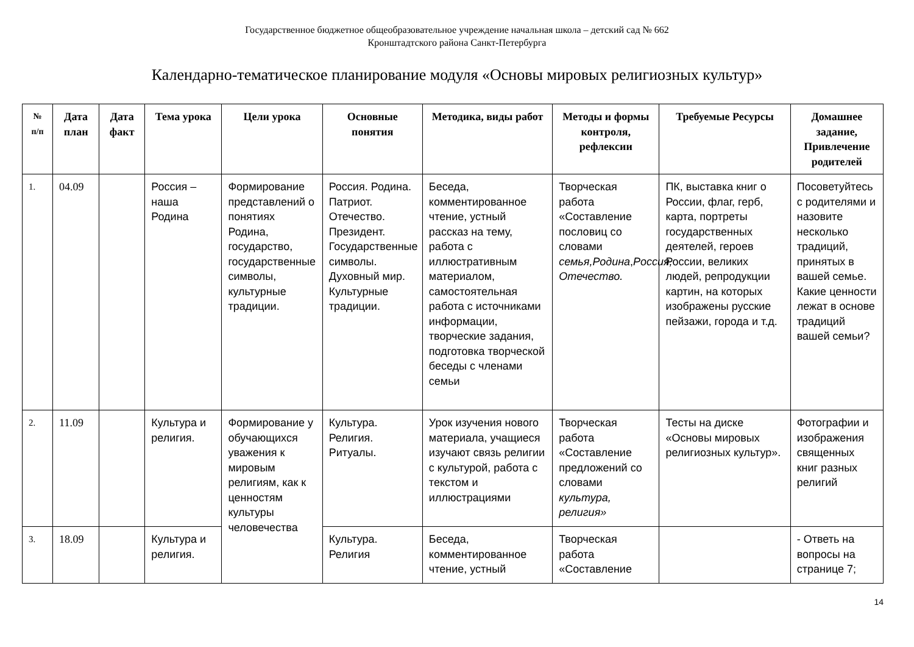Государственное бюджетное общеобразовательное учреждение начальная школа – детский сад № 662
Кронштадтского района Санкт-Петербурга
Календарно-тематическое планирование модуля «Основы мировых религиозных культур»
| № п/п | Дата план | Дата факт | Тема урока | Цели урока | Основные понятия | Методика, виды работ | Методы и формы контроля, рефлексии | Требуемые Ресурсы | Домашнее задание, Привлечение родителей |
| --- | --- | --- | --- | --- | --- | --- | --- | --- | --- |
| 1. | 04.09 | | Россия – наша Родина | Формирование представлений о понятиях Родина, государство, государственные символы, культурные традиции. | Россия. Родина. Патриот. Отечество. Президент. Государственные символы. Духовный мир. Культурные традиции. | Беседа, комментированное чтение, устный рассказ на тему, работа с иллюстративным материалом, самостоятельная работа с источниками информации, творческие задания, подготовка творческой беседы с членами семьи | Творческая работа «Составление пословиц со словами семья,Родина , Россия, Отечество. | ПК, выставка книг о России, флаг, герб, карта, портреты государственных деятелей, героев России, великих людей, репродукции картин, на которых изображены русские пейзажи, города и т.д. | Посоветуйтесь с родителями и назовите несколько традиций, принятых в вашей семье. Какие ценности лежат в основе традиций вашей семьи? |
| 2. | 11.09 | | Культура и религия. | Формирование у обучающихся уважения к мировым религиям, как к ценностям культуры человечества | Культура. Религия. Ритуалы. | Урок изучения нового материала, учащиеся изучают связь религии с культурой, работа с текстом и иллюстрациями | Творческая работа «Составление предложений со словами культура, религия» | Тесты на диске «Основы мировых религиозных культур». | Фотографии и изображения священных книг разных религий |
| 3. | 18.09 | | Культура и религия. | | Культура. Религия | Беседа, комментированное чтение, устный | Творческая работа «Составление | | - Ответь на вопросы на странице 7; |
14